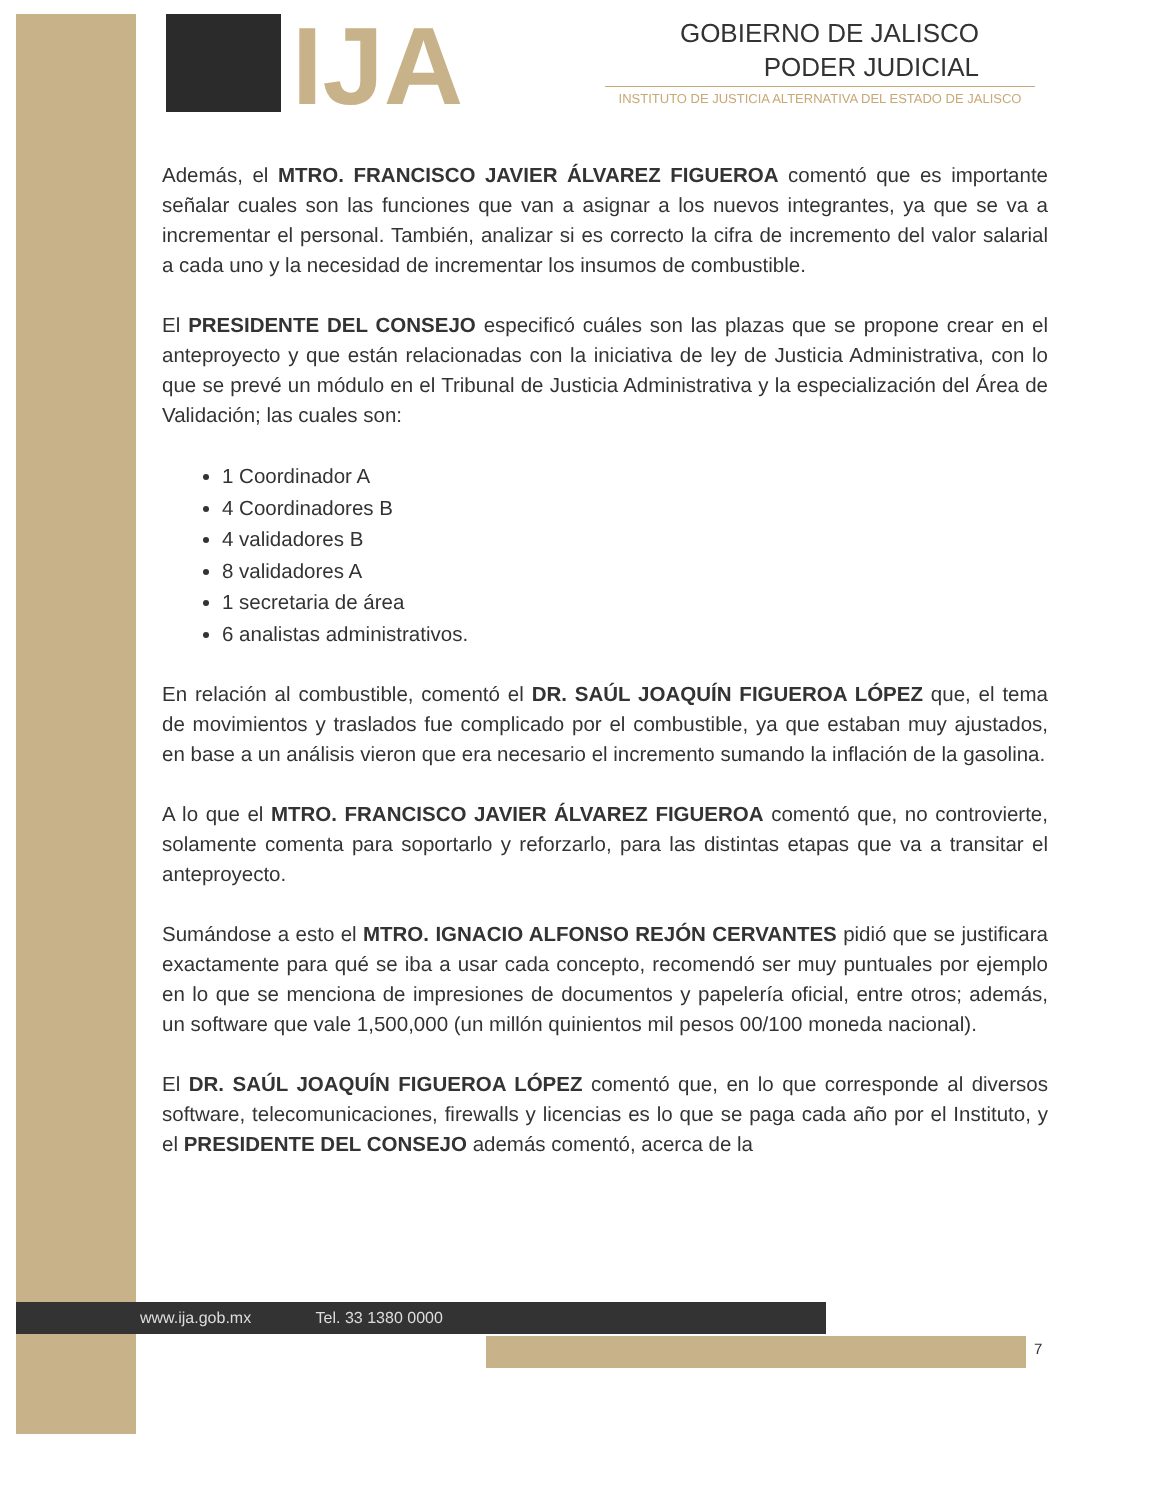IJA
GOBIERNO DE JALISCO
PODER JUDICIAL
INSTITUTO DE JUSTICIA ALTERNATIVA DEL ESTADO DE JALISCO
Además, el MTRO. FRANCISCO JAVIER ÁLVAREZ FIGUEROA comentó que es importante señalar cuales son las funciones que van a asignar a los nuevos integrantes, ya que se va a incrementar el personal. También, analizar si es correcto la cifra de incremento del valor salarial a cada uno y la necesidad de incrementar los insumos de combustible.
El PRESIDENTE DEL CONSEJO especificó cuáles son las plazas que se propone crear en el anteproyecto y que están relacionadas con la iniciativa de ley de Justicia Administrativa, con lo que se prevé un módulo en el Tribunal de Justicia Administrativa y la especialización del Área de Validación; las cuales son:
1 Coordinador A
4 Coordinadores B
4 validadores B
8 validadores A
1 secretaria de área
6 analistas administrativos.
En relación al combustible, comentó el DR. SAÚL JOAQUÍN FIGUEROA LÓPEZ que, el tema de movimientos y traslados fue complicado por el combustible, ya que estaban muy ajustados, en base a un análisis vieron que era necesario el incremento sumando la inflación de la gasolina.
A lo que el MTRO. FRANCISCO JAVIER ÁLVAREZ FIGUEROA comentó que, no controvierte, solamente comenta para soportarlo y reforzarlo, para las distintas etapas que va a transitar el anteproyecto.
Sumándose a esto el MTRO. IGNACIO ALFONSO REJÓN CERVANTES pidió que se justificara exactamente para qué se iba a usar cada concepto, recomendó ser muy puntuales por ejemplo en lo que se menciona de impresiones de documentos y papelería oficial, entre otros; además, un software que vale 1,500,000 (un millón quinientos mil pesos 00/100 moneda nacional).
El DR. SAÚL JOAQUÍN FIGUEROA LÓPEZ comentó que, en lo que corresponde al diversos software, telecomunicaciones, firewalls y licencias es lo que se paga cada año por el Instituto, y el PRESIDENTE DEL CONSEJO además comentó, acerca de la
www.ija.gob.mx Tel. 33 1380 0000
7